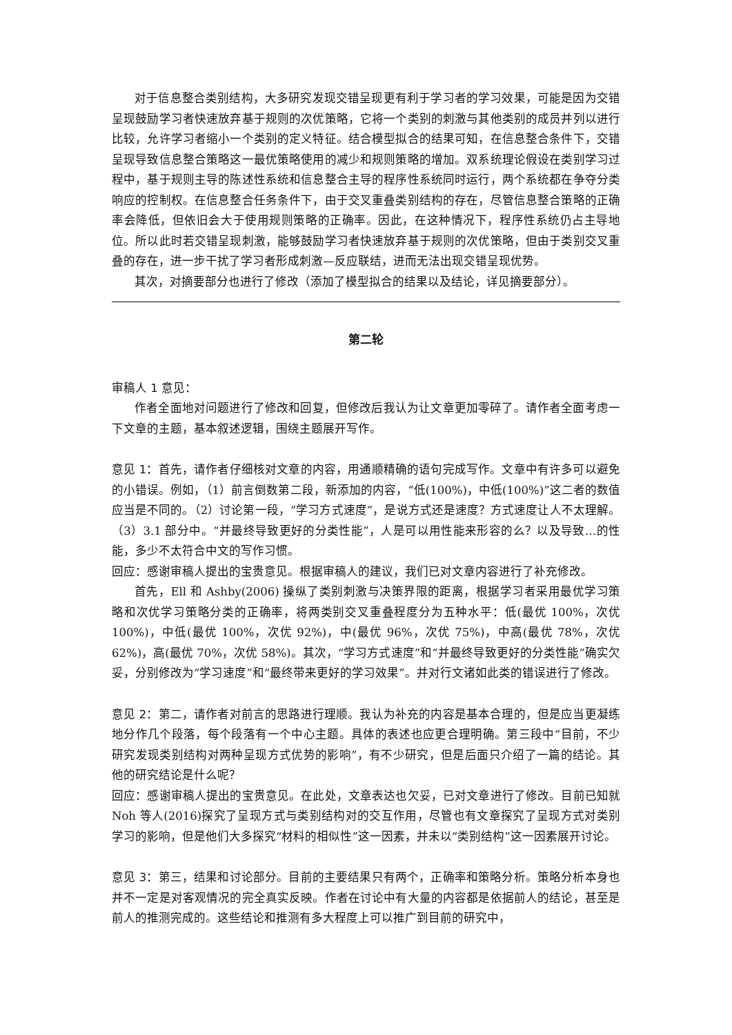对于信息整合类别结构，大多研究发现交错呈现更有利于学习者的学习效果，可能是因为交错呈现鼓励学习者快速放弃基于规则的次优策略，它将一个类别的刺激与其他类别的成员并列以进行比较，允许学习者缩小一个类别的定义特征。结合模型拟合的结果可知，在信息整合条件下，交错呈现导致信息整合策略这一最优策略使用的减少和规则策略的增加。双系统理论假设在类别学习过程中，基于规则主导的陈述性系统和信息整合主导的程序性系统同时运行，两个系统都在争夺分类响应的控制权。在信息整合任务条件下，由于交叉重叠类别结构的存在，尽管信息整合策略的正确率会降低，但依旧会大于使用规则策略的正确率。因此，在这种情况下，程序性系统仍占主导地位。所以此时若交错呈现刺激，能够鼓励学习者快速放弃基于规则的次优策略，但由于类别交叉重叠的存在，进一步干扰了学习者形成刺激—反应联结，进而无法出现交错呈现优势。
其次，对摘要部分也进行了修改（添加了模型拟合的结果以及结论，详见摘要部分）。
第二轮
审稿人 1 意见：
作者全面地对问题进行了修改和回复，但修改后我认为让文章更加零碎了。请作者全面考虑一下文章的主题，基本叙述逻辑，围绕主题展开写作。
意见 1：首先，请作者仔细核对文章的内容，用通顺精确的语句完成写作。文章中有许多可以避免的小错误。例如，（1）前言倒数第二段，新添加的内容，“低(100%)，中低(100%)”这二者的数值应当是不同的。（2）讨论第一段，“学习方式速度”，是说方式还是速度？方式速度让人不太理解。（3）3.1 部分中。“并最终导致更好的分类性能”，人是可以用性能来形容的么？以及导致…的性能，多少不太符合中文的写作习惯。
回应：感谢审稿人提出的宝贵意见。根据审稿人的建议，我们已对文章内容进行了补充修改。
首先，Ell 和 Ashby(2006) 操纵了类别刺激与决策界限的距离，根据学习者采用最优学习策略和次优学习策略分类的正确率，将两类别交叉重叠程度分为五种水平：低(最优 100%，次优 100%)，中低(最优 100%，次优 92%)，中(最优 96%，次优 75%)，中高(最优 78%，次优 62%)，高(最优 70%，次优 58%)。其次，“学习方式速度”和“并最终导致更好的分类性能”确实欠妥，分别修改为“学习速度”和“最终带来更好的学习效果”。并对行文诸如此类的错误进行了修改。
意见 2：第二，请作者对前言的思路进行理顺。我认为补充的内容是基本合理的，但是应当更凝练地分作几个段落，每个段落有一个中心主题。具体的表述也应更合理明确。第三段中“目前，不少研究发现类别结构对两种呈现方式优势的影响”，有不少研究，但是后面只介绍了一篇的结论。其他的研究结论是什么呢？
回应：感谢审稿人提出的宝贵意见。在此处，文章表达也欠妥，已对文章进行了修改。目前已知就 Noh 等人(2016)探究了呈现方式与类别结构对的交互作用，尽管也有文章探究了呈现方式对类别学习的影响，但是他们大多探究“材料的相似性”这一因素，并未以“类别结构”这一因素展开讨论。
意见 3：第三，结果和讨论部分。目前的主要结果只有两个，正确率和策略分析。策略分析本身也并不一定是对客观情况的完全真实反映。作者在讨论中有大量的内容都是依据前人的结论，甚至是前人的推测完成的。这些结论和推测有多大程度上可以推广到目前的研究中，